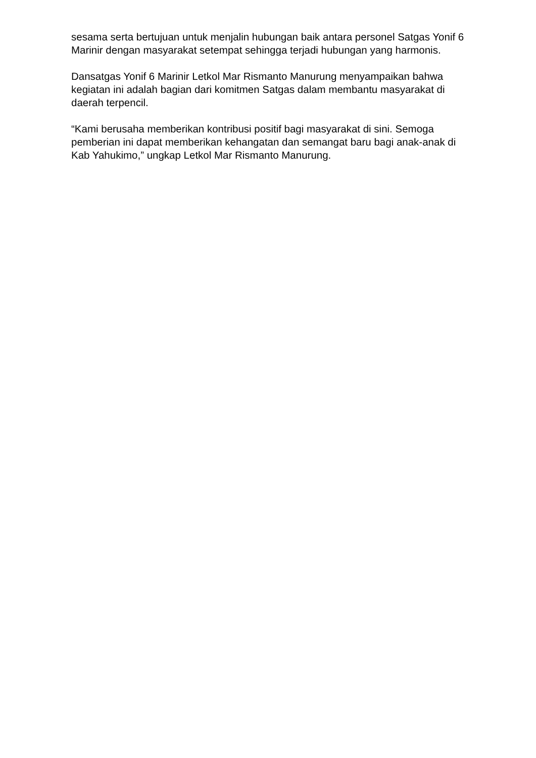sesama serta bertujuan untuk menjalin hubungan baik antara personel Satgas Yonif 6 Marinir dengan masyarakat setempat sehingga terjadi hubungan yang harmonis.
Dansatgas Yonif 6 Marinir Letkol Mar Rismanto Manurung menyampaikan bahwa kegiatan ini adalah bagian dari komitmen Satgas dalam membantu masyarakat di daerah terpencil.
“Kami berusaha memberikan kontribusi positif bagi masyarakat di sini. Semoga pemberian ini dapat memberikan kehangatan dan semangat baru bagi anak-anak di Kab Yahukimo,” ungkap Letkol Mar Rismanto Manurung.